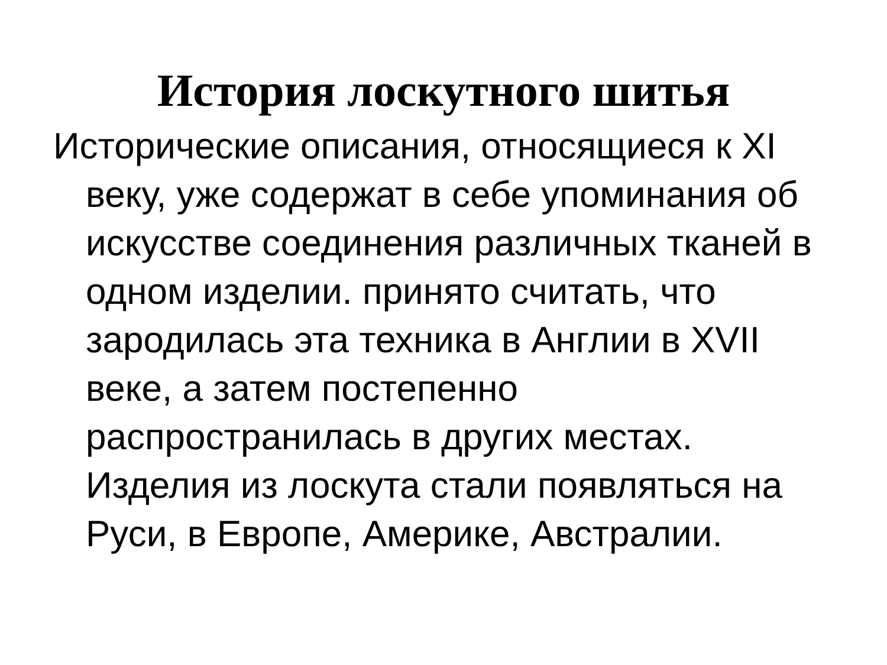История лоскутного шитья
Исторические описания, относящиеся к XI веку, уже содержат в себе упоминания об искусстве соединения различных тканей в одном изделии. принято считать, что зародилась эта техника в Англии в XVII веке, а затем постепенно распространилась в других местах. Изделия из лоскута стали появляться на Руси, в Европе, Америке, Австралии.